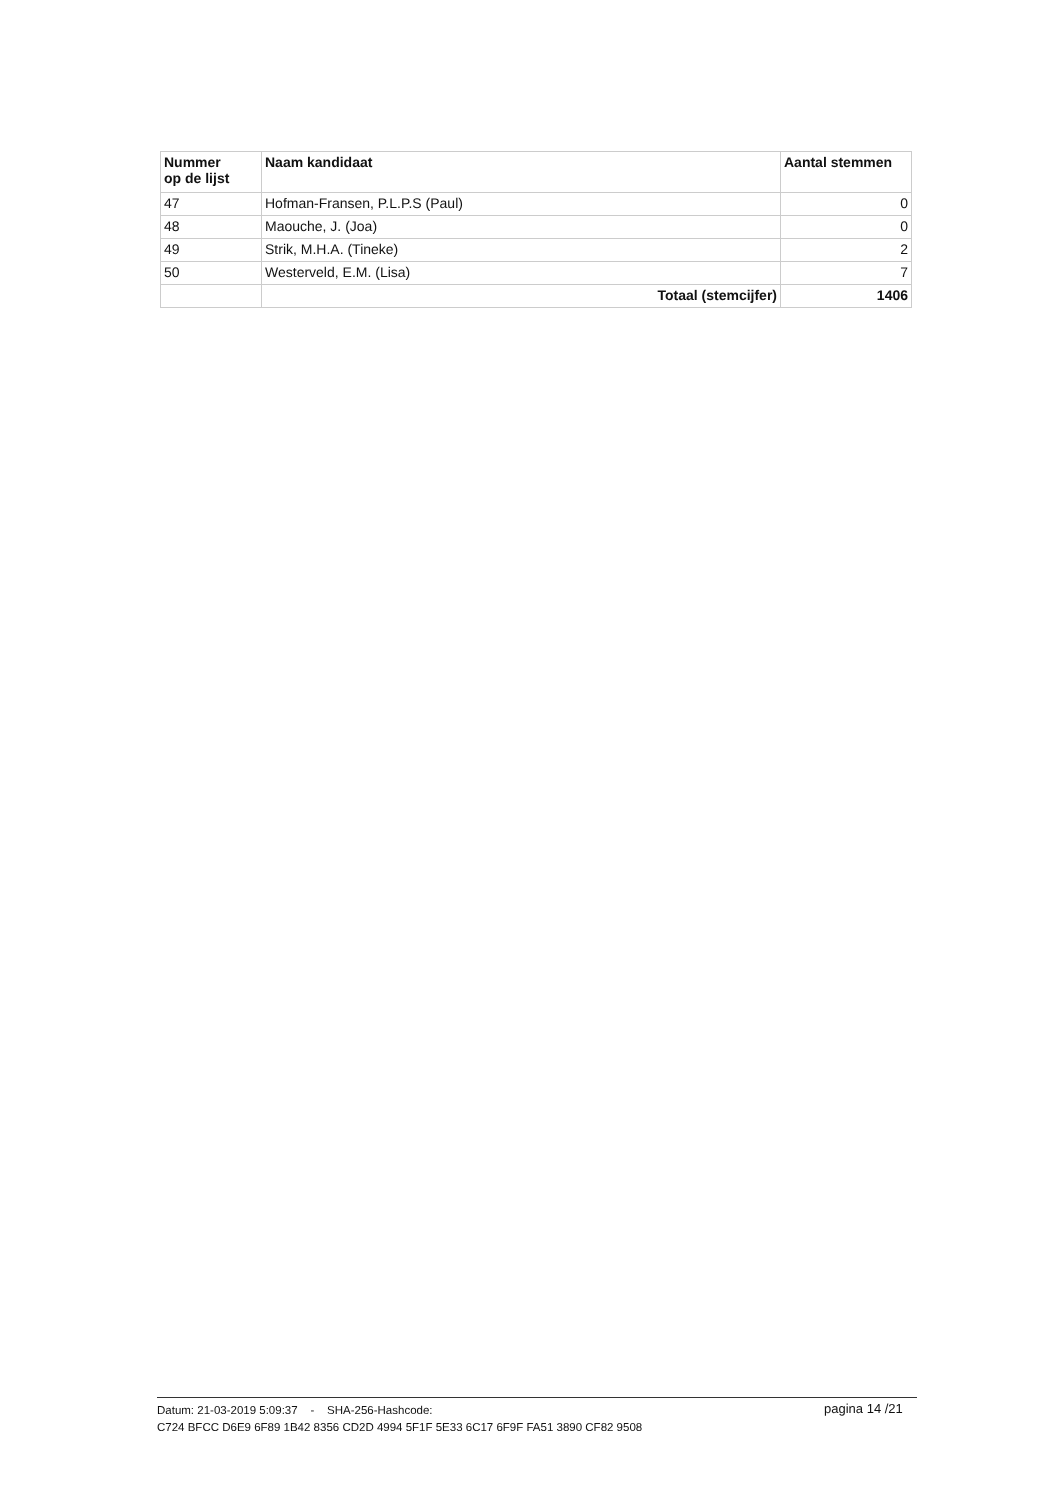| Nummer op de lijst | Naam kandidaat | Aantal stemmen |
| --- | --- | --- |
| 47 | Hofman-Fransen, P.L.P.S (Paul) | 0 |
| 48 | Maouche, J. (Joa) | 0 |
| 49 | Strik, M.H.A. (Tineke) | 2 |
| 50 | Westerveld, E.M. (Lisa) | 7 |
| | Totaal (stemcijfer) | 1406 |
Datum: 21-03-2019 5:09:37 - SHA-256-Hashcode:
C724 BFCC D6E9 6F89 1B42 8356 CD2D 4994 5F1F 5E33 6C17 6F9F FA51 3890 CF82 9508
pagina 14 /21